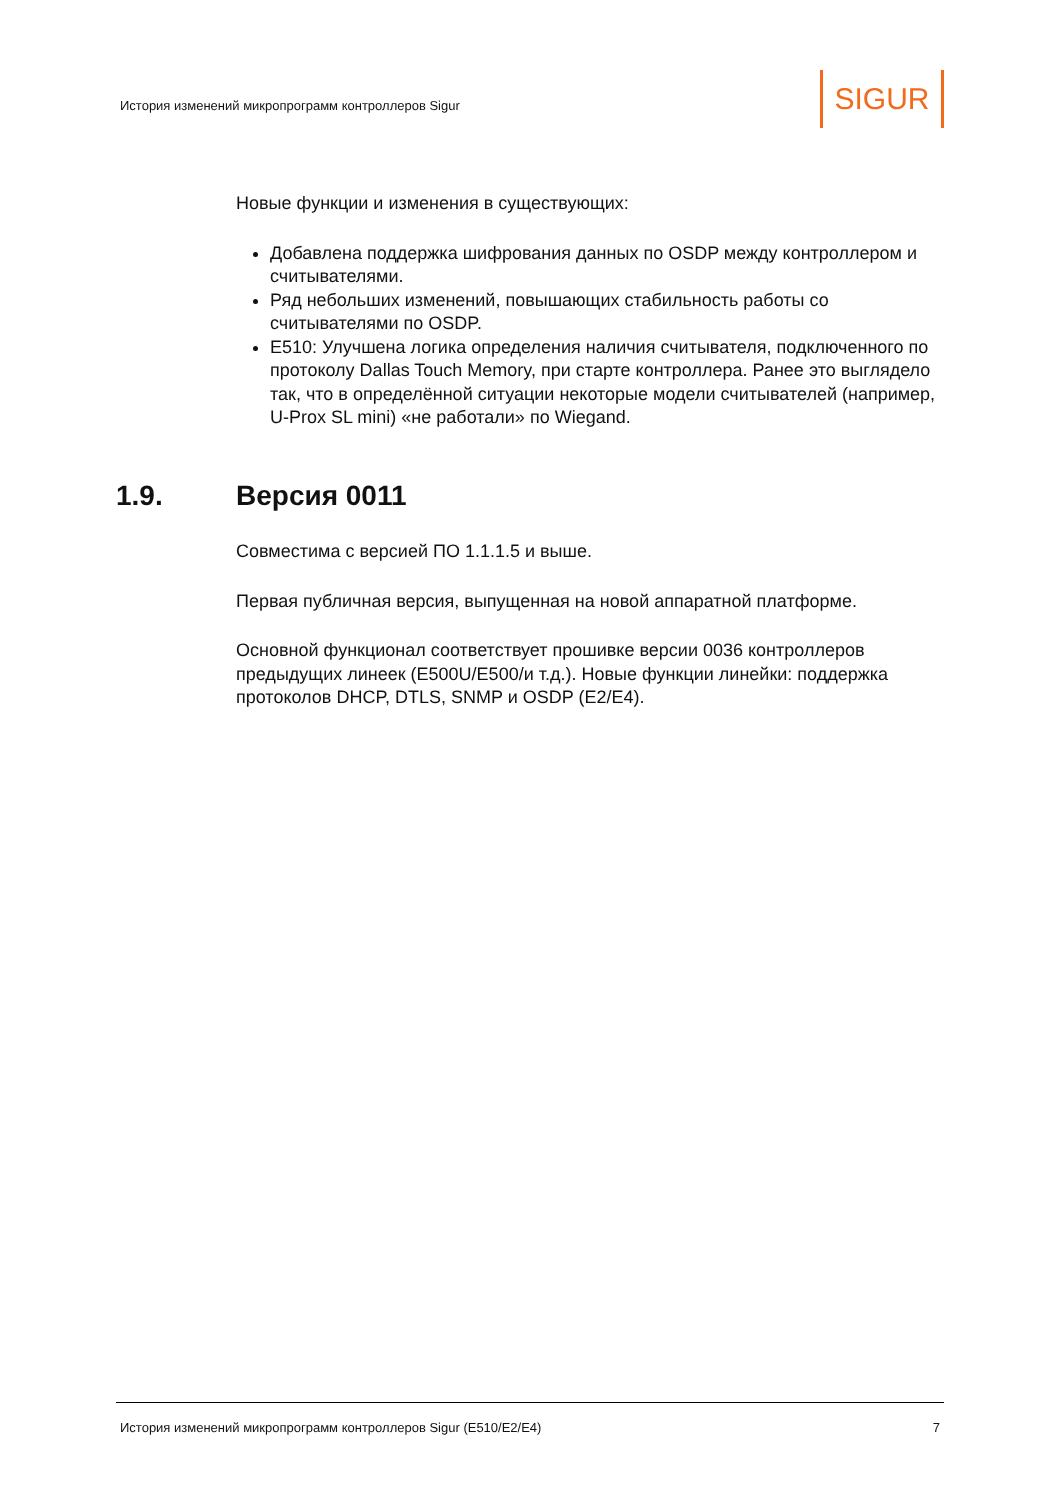История изменений микропрограмм контроллеров Sigur
SIGUR
Новые функции и изменения в существующих:
Добавлена поддержка шифрования данных по OSDP между контроллером и считывателями.
Ряд небольших изменений, повышающих стабильность работы со считывателями по OSDP.
E510: Улучшена логика определения наличия считывателя, подключенного по протоколу Dallas Touch Memory, при старте контроллера. Ранее это выглядело так, что в определённой ситуации некоторые модели считывателей (например, U-Prox SL mini) «не работали» по Wiegand.
1.9. Версия 0011
Совместима с версией ПО 1.1.1.5 и выше.
Первая публичная версия, выпущенная на новой аппаратной платформе.
Основной функционал соответствует прошивке версии 0036 контроллеров предыдущих линеек (E500U/E500/и т.д.). Новые функции линейки: поддержка протоколов DHCP, DTLS, SNMP и OSDP (E2/E4).
История изменений микропрограмм контроллеров Sigur (E510/E2/E4) 7